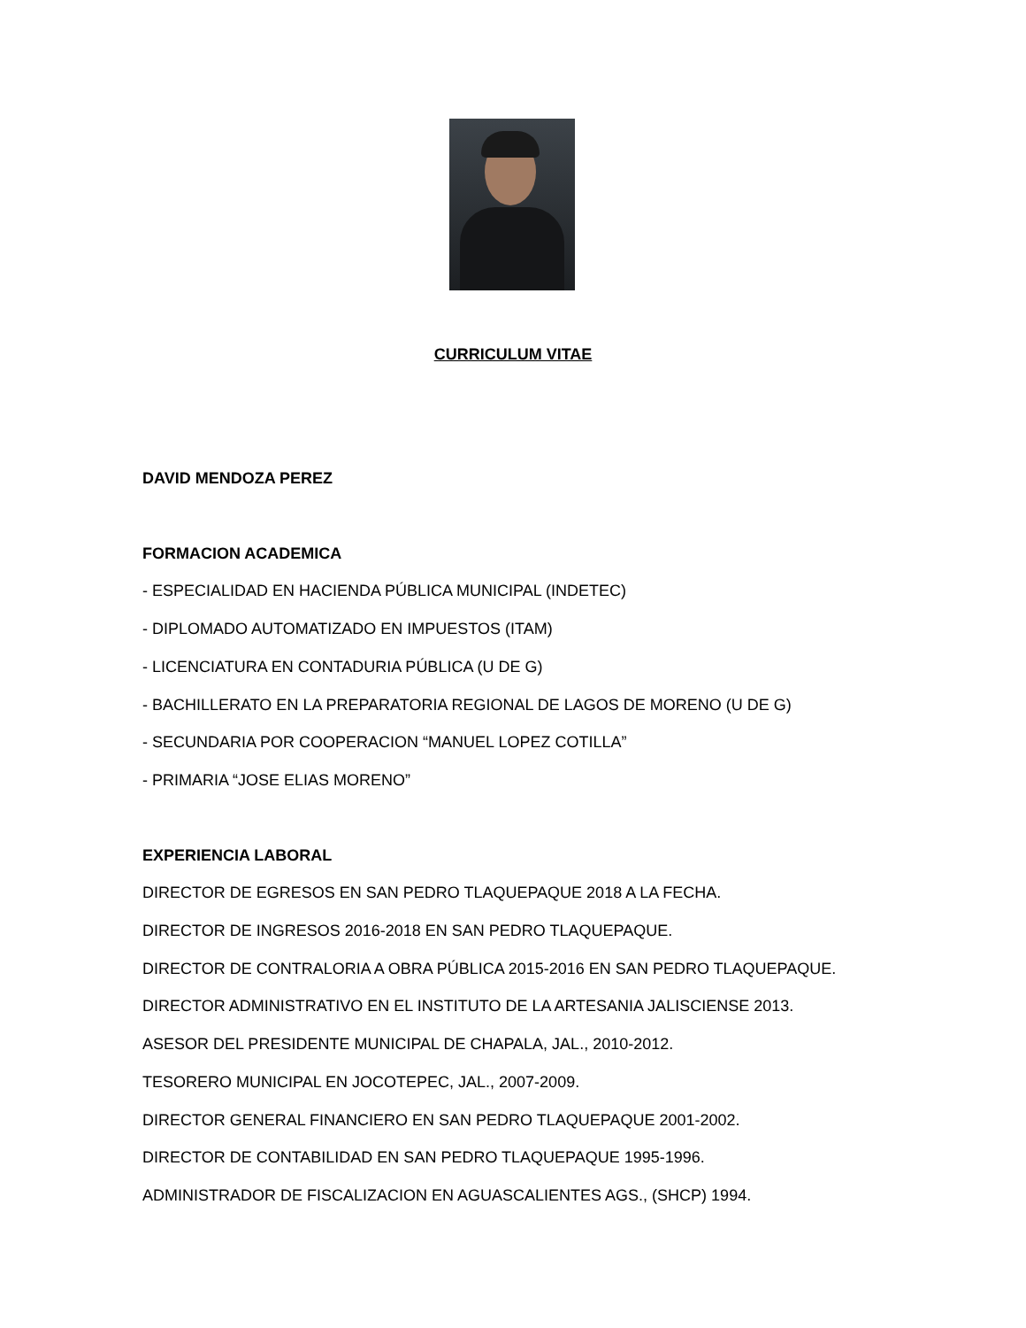CURRICULUM VITAE
DAVID MENDOZA PEREZ
FORMACION ACADEMICA
- ESPECIALIDAD EN HACIENDA PÚBLICA MUNICIPAL (INDETEC)
- DIPLOMADO AUTOMATIZADO EN IMPUESTOS (ITAM)
- LICENCIATURA EN CONTADURIA PÚBLICA (U DE G)
- BACHILLERATO EN LA PREPARATORIA REGIONAL DE LAGOS DE MORENO (U DE G)
- SECUNDARIA POR COOPERACION “MANUEL LOPEZ COTILLA”
- PRIMARIA “JOSE ELIAS MORENO”
EXPERIENCIA LABORAL
DIRECTOR DE EGRESOS EN SAN PEDRO TLAQUEPAQUE 2018 A LA FECHA.
DIRECTOR DE INGRESOS 2016-2018 EN SAN PEDRO TLAQUEPAQUE.
DIRECTOR DE CONTRALORIA A OBRA PÚBLICA 2015-2016 EN SAN PEDRO TLAQUEPAQUE.
DIRECTOR ADMINISTRATIVO EN EL INSTITUTO DE LA ARTESANIA JALISCIENSE 2013.
ASESOR DEL PRESIDENTE MUNICIPAL DE CHAPALA, JAL., 2010-2012.
TESORERO MUNICIPAL EN JOCOTEPEC, JAL., 2007-2009.
DIRECTOR GENERAL FINANCIERO EN SAN PEDRO TLAQUEPAQUE 2001-2002.
DIRECTOR DE CONTABILIDAD EN SAN PEDRO TLAQUEPAQUE 1995-1996.
ADMINISTRADOR DE FISCALIZACION EN AGUASCALIENTES AGS., (SHCP) 1994.